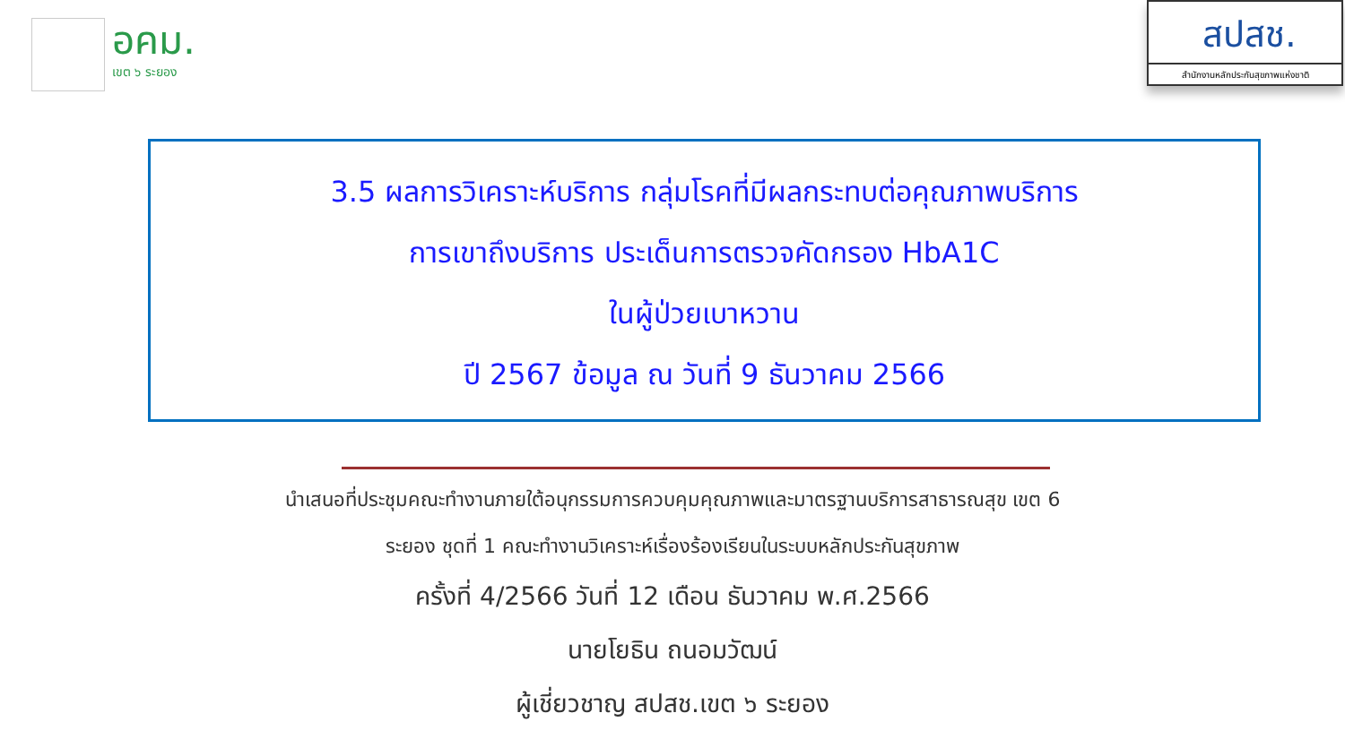อคม.
เขต ๖ ระยอง
สปสช.
สำนักงานหลักประกันสุขภาพแห่งชาติ
3.5 ผลการวิเคราะห์บริการ กลุ่มโรคที่มีผลกระทบต่อคุณภาพบริการ
การเขาถึงบริการ ประเด็นการตรวจคัดกรอง HbA1C
ในผู้ป่วยเบาหวาน
ปี 2567 ข้อมูล ณ วันที่ 9 ธันวาคม 2566
นำเสนอที่ประชุมคณะทำงานภายใต้อนุกรรมการควบคุมคุณภาพและมาตรฐานบริการสาธารณสุข เขต 6
ระยอง ชุดที่ 1 คณะทำงานวิเคราะห์เรื่องร้องเรียนในระบบหลักประกันสุขภาพ
ครั้งที่ 4/2566 วันที่ 12 เดือน ธันวาคม พ.ศ.2566
นายโยธิน ถนอมวัฒน์
ผู้เชี่ยวชาญ สปสช.เขต ๖ ระยอง